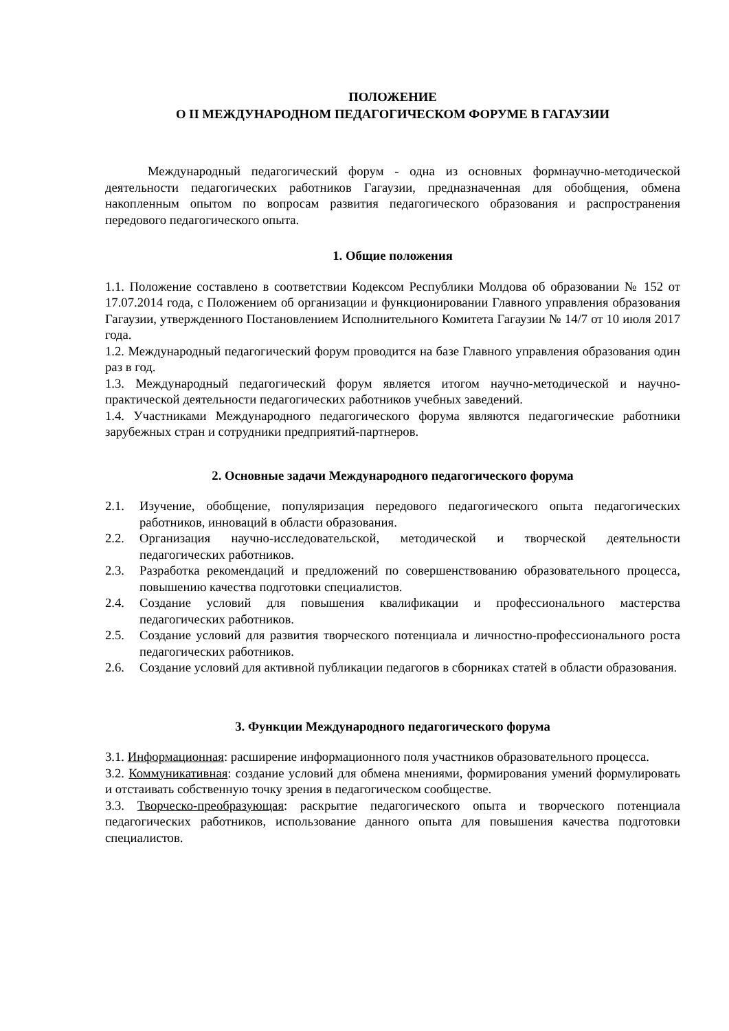ПОЛОЖЕНИЕ
О II МЕЖДУНАРОДНОМ ПЕДАГОГИЧЕСКОМ ФОРУМЕ В ГАГАУЗИИ
Международный педагогический форум - одна из основных формнаучно-методической деятельности педагогических работников Гагаузии, предназначенная для обобщения, обмена накопленным опытом по вопросам развития педагогического образования и распространения передового педагогического опыта.
1. Общие положения
1.1. Положение составлено в соответствии Кодексом Республики Молдова об образовании № 152 от 17.07.2014 года, с Положением об организации и функционировании Главного управления образования Гагаузии, утвержденного Постановлением Исполнительного Комитета Гагаузии № 14/7 от 10 июля 2017 года.
1.2. Международный педагогический форум проводится на базе Главного управления образования один раз в год.
1.3. Международный педагогический форум является итогом научно-методической и научно-практической деятельности педагогических работников учебных заведений.
1.4. Участниками Международного педагогического форума являются педагогические работники зарубежных стран и сотрудники предприятий-партнеров.
2. Основные задачи Международного педагогического форума
2.1. Изучение, обобщение, популяризация передового педагогического опыта педагогических работников, инноваций в области образования.
2.2. Организация научно-исследовательской, методической и творческой деятельности педагогических работников.
2.3. Разработка рекомендаций и предложений по совершенствованию образовательного процесса, повышению качества подготовки специалистов.
2.4. Создание условий для повышения квалификации и профессионального мастерства педагогических работников.
2.5. Создание условий для развития творческого потенциала и личностно-профессионального роста педагогических работников.
2.6. Создание условий для активной публикации педагогов в сборниках статей в области образования.
3. Функции Международного педагогического форума
3.1. Информационная: расширение информационного поля участников образовательного процесса.
3.2. Коммуникативная: создание условий для обмена мнениями, формирования умений формулировать и отстаивать собственную точку зрения в педагогическом сообществе.
3.3. Творческо-преобразующая: раскрытие педагогического опыта и творческого потенциала педагогических работников, использование данного опыта для повышения качества подготовки специалистов.